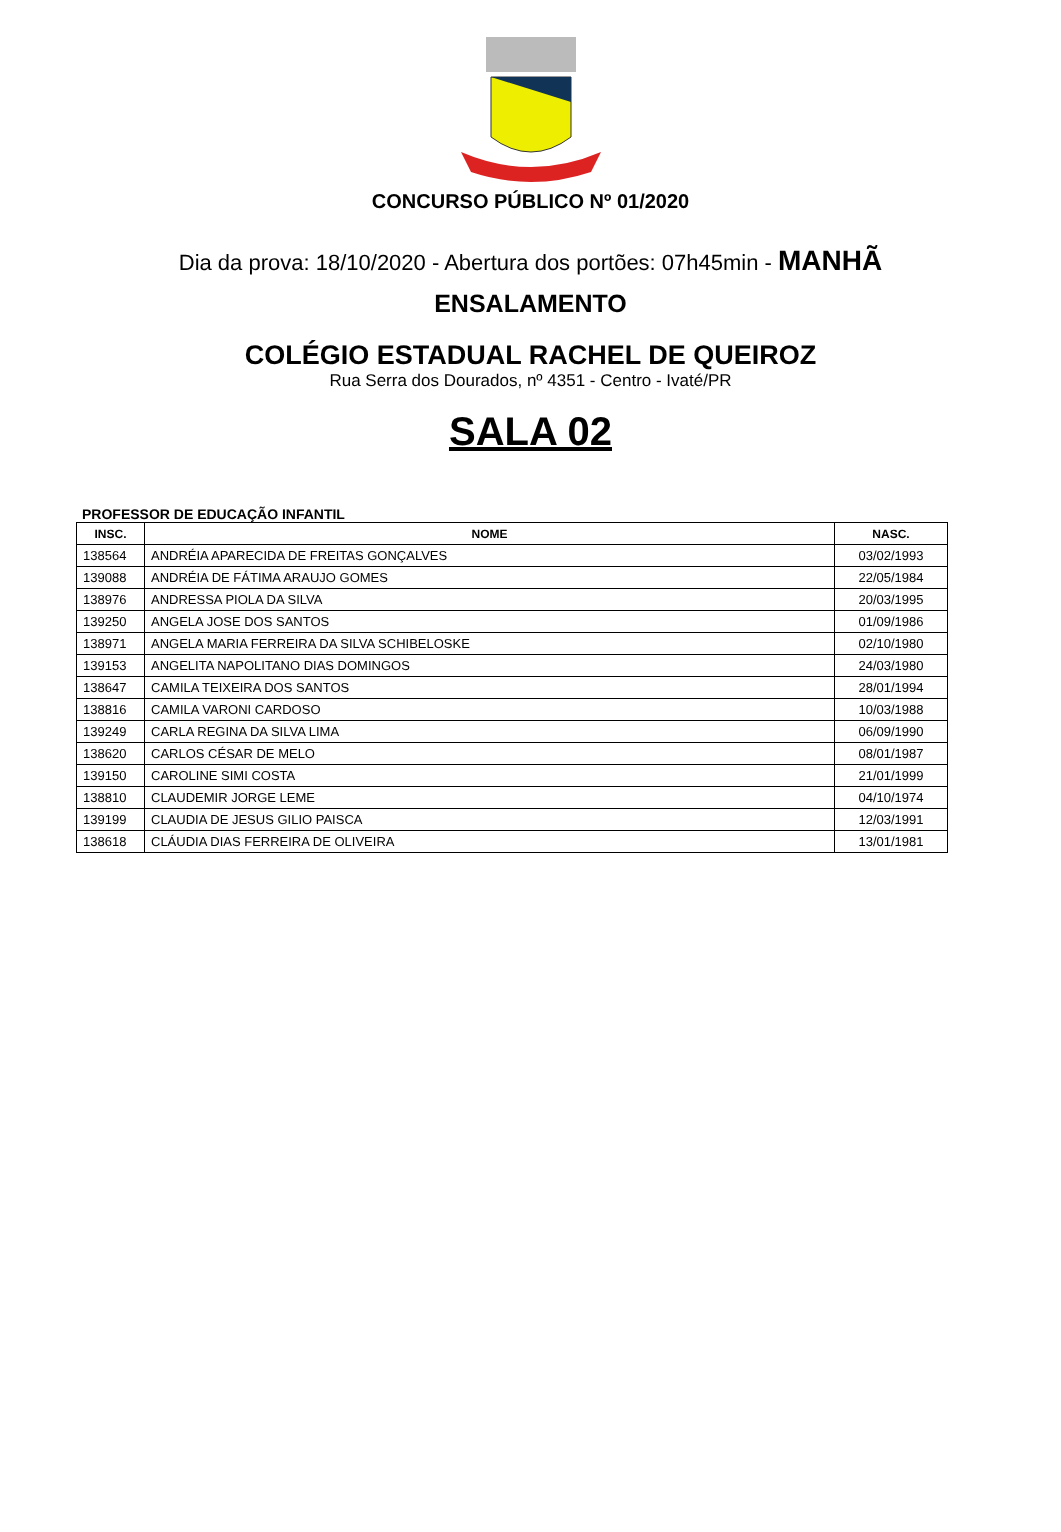CONCURSO PÚBLICO Nº 01/2020
Dia da prova: 18/10/2020 - Abertura dos portões: 07h45min - MANHÃ
ENSALAMENTO
COLÉGIO ESTADUAL RACHEL DE QUEIROZ
Rua Serra dos Dourados, nº 4351 - Centro - Ivaté/PR
SALA 02
PROFESSOR DE EDUCAÇÃO INFANTIL
| INSC. | NOME | NASC. |
| --- | --- | --- |
| 138564 | ANDRÉIA APARECIDA DE FREITAS GONÇALVES | 03/02/1993 |
| 139088 | ANDRÉIA DE FÁTIMA ARAUJO GOMES | 22/05/1984 |
| 138976 | ANDRESSA PIOLA DA SILVA | 20/03/1995 |
| 139250 | ANGELA JOSE DOS SANTOS | 01/09/1986 |
| 138971 | ANGELA MARIA FERREIRA DA SILVA SCHIBELOSKE | 02/10/1980 |
| 139153 | ANGELITA NAPOLITANO DIAS DOMINGOS | 24/03/1980 |
| 138647 | CAMILA TEIXEIRA DOS SANTOS | 28/01/1994 |
| 138816 | CAMILA VARONI CARDOSO | 10/03/1988 |
| 139249 | CARLA REGINA DA SILVA LIMA | 06/09/1990 |
| 138620 | CARLOS CÉSAR DE MELO | 08/01/1987 |
| 139150 | CAROLINE SIMI COSTA | 21/01/1999 |
| 138810 | CLAUDEMIR JORGE LEME | 04/10/1974 |
| 139199 | CLAUDIA DE JESUS GILIO PAISCA | 12/03/1991 |
| 138618 | CLÁUDIA DIAS FERREIRA DE OLIVEIRA | 13/01/1981 |